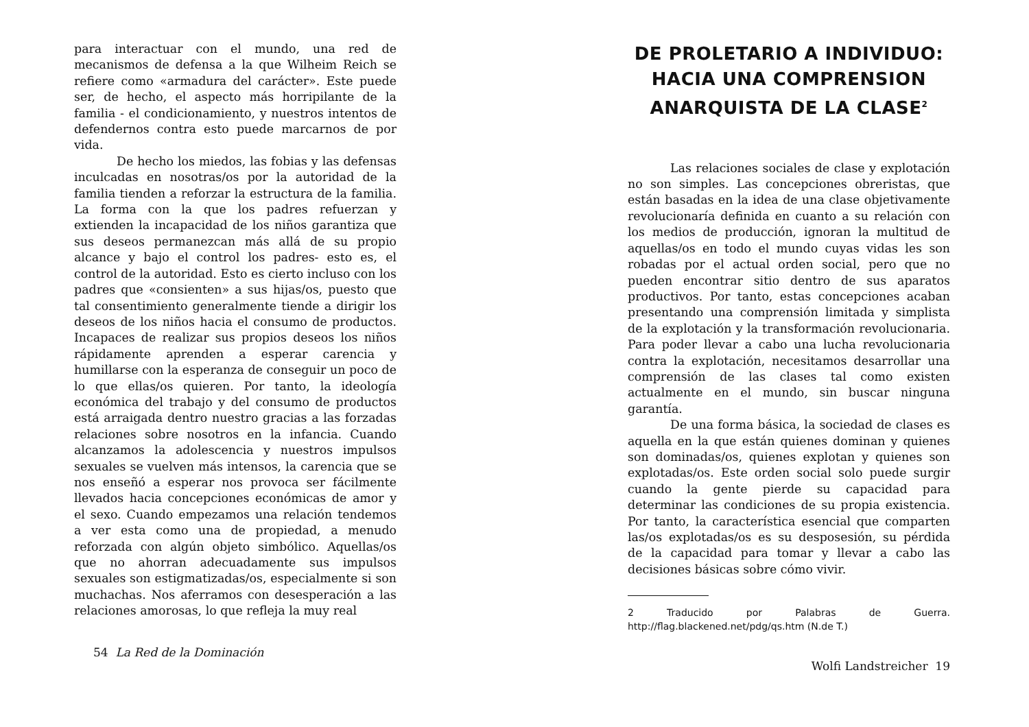para interactuar con el mundo, una red de mecanismos de defensa a la que Wilheim Reich se refiere como «armadura del carácter». Este puede ser, de hecho, el aspecto más horripilante de la familia - el condicionamiento, y nuestros intentos de defendernos contra esto puede marcarnos de por vida.
De hecho los miedos, las fobias y las defensas inculcadas en nosotras/os por la autoridad de la familia tienden a reforzar la estructura de la familia. La forma con la que los padres refuerzan y extienden la incapacidad de los niños garantiza que sus deseos permanezcan más allá de su propio alcance y bajo el control los padres- esto es, el control de la autoridad. Esto es cierto incluso con los padres que «consienten» a sus hijas/os, puesto que tal consentimiento generalmente tiende a dirigir los deseos de los niños hacia el consumo de productos. Incapaces de realizar sus propios deseos los niños rápidamente aprenden a esperar carencia y humillarse con la esperanza de conseguir un poco de lo que ellas/os quieren. Por tanto, la ideología económica del trabajo y del consumo de productos está arraigada dentro nuestro gracias a las forzadas relaciones sobre nosotros en la infancia. Cuando alcanzamos la adolescencia y nuestros impulsos sexuales se vuelven más intensos, la carencia que se nos enseñó a esperar nos provoca ser fácilmente llevados hacia concepciones económicas de amor y el sexo. Cuando empezamos una relación tendemos a ver esta como una de propiedad, a menudo reforzada con algún objeto simbólico. Aquellas/os que no ahorran adecuadamente sus impulsos sexuales son estigmatizadas/os, especialmente si son muchachas. Nos aferramos con desesperación a las relaciones amorosas, lo que refleja la muy real
54 La Red de la Dominación
DE PROLETARIO A INDIVIDUO:
HACIA UNA COMPRENSION
ANARQUISTA DE LA CLASE<sup>2</sup>
Las relaciones sociales de clase y explotación no son simples. Las concepciones obreristas, que están basadas en la idea de una clase objetivamente revolucionaría definida en cuanto a su relación con los medios de producción, ignoran la multitud de aquellas/os en todo el mundo cuyas vidas les son robadas por el actual orden social, pero que no pueden encontrar sitio dentro de sus aparatos productivos. Por tanto, estas concepciones acaban presentando una comprensión limitada y simplista de la explotación y la transformación revolucionaria. Para poder llevar a cabo una lucha revolucionaria contra la explotación, necesitamos desarrollar una comprensión de las clases tal como existen actualmente en el mundo, sin buscar ninguna garantía.
De una forma básica, la sociedad de clases es aquella en la que están quienes dominan y quienes son dominadas/os, quienes explotan y quienes son explotadas/os. Este orden social solo puede surgir cuando la gente pierde su capacidad para determinar las condiciones de su propia existencia. Por tanto, la característica esencial que comparten las/os explotadas/os es su desposesión, su pérdida de la capacidad para tomar y llevar a cabo las decisiones básicas sobre cómo vivir.
2 Traducido por Palabras de Guerra. http://flag.blackened.net/pdg/qs.htm (N.de T.)
Wolfi Landstreicher 19